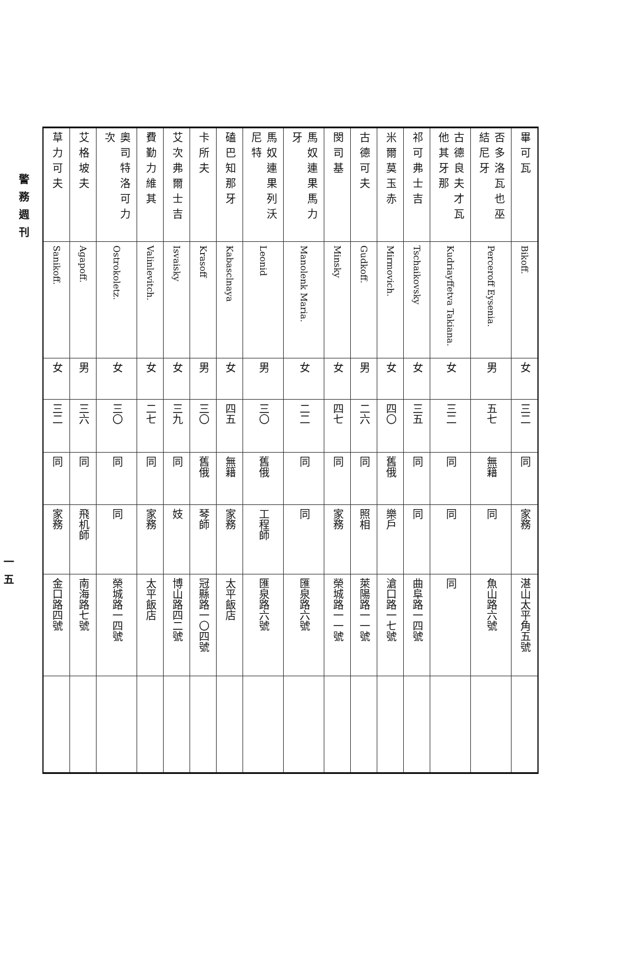| 畢可瓦 | Bikoff. | 女 | 三二 | 同 | 家務 | 湛山太平角五號 | |
| 否多洛瓦也巫結尼牙 | Perceroff Eysenia. | 男 | 五七 | 無籍 | 同 | 魚山路六號 | |
| 古德良夫才瓦他其牙那 | Kudriayffetva Takiana. | 女 | 三二 | 同 | 同 | 同 | |
| 祁可弗士吉 | Tschaikovsky | 女 | 三五 | 同 | 同 | 曲阜路一四號 | |
| 米爾莫玉赤 | Mirmovich. | 女 | 四〇 | 舊俄 | 樂戶 | 滄口路一七號 | |
| 古德可夫 | Gudkoff. | 男 | 二六 | 同 | 照相 | 萊陽路一一號 | |
| 閔司基 | Minsky | 女 | 四七 | 同 | 家務 | 榮城路一一號 | |
| 馬奴連果馬力牙 | Manolenk Maria. | 女 | 二二 | 同 | 同 | 匯泉路六號 | |
| 馬奴連果列沃尼特 | Leonid | 男 | 三〇 | 舊俄 | 工程師 | 匯泉路六號 | |
| 磕巴知那牙 | Kabasclnaya | 女 | 四五 | 無籍 | 家務 | 太平飯店 | |
| 卡所夫 | Krasoff | 男 | 三〇 | 舊俄 | 琴師 | 冠縣路一〇四號 | |
| 艾次弗爾士吉 | Isvaisky | 女 | 三九 | 同 | 妓 | 博山路四二號 | |
| 費勤力維其 | Valinlevitch. | 女 | 二七 | 同 | 家務 | 太平飯店 | |
| 奧司特洛可力次 | Ostrokoletz. | 女 | 三〇 | 同 | 同 | 榮城路一四號 | |
| 艾格坡夫 | Agapoff. | 男 | 三六 | 同 | 飛机師 | 南海路七號 | |
| 草力可夫 | Sanikoff. | 女 | 三二 | 同 | 家務 | 金口路四號 | |
警務週刊
一五